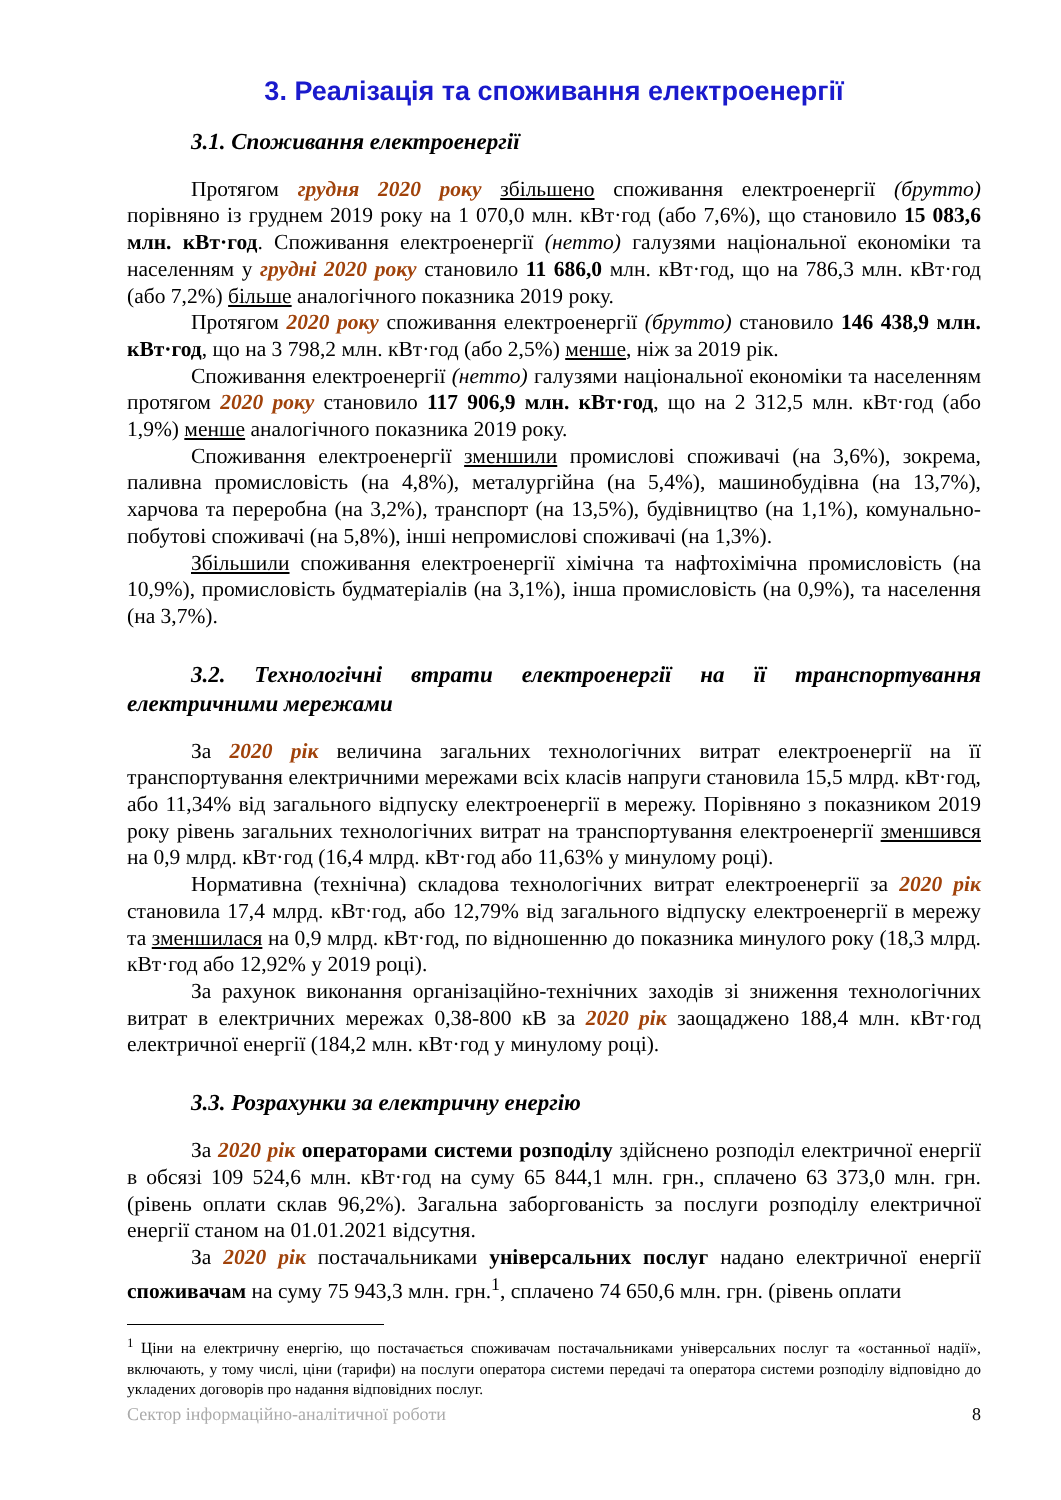3. Реалізація та споживання електроенергії
3.1. Споживання електроенергії
Протягом грудня 2020 року збільшено споживання електроенергії (брутто) порівняно із груднем 2019 року на 1 070,0 млн. кВт·год (або 7,6%), що становило 15 083,6 млн. кВт·год. Споживання електроенергії (нетто) галузями національної економіки та населенням у грудні 2020 року становило 11 686,0 млн. кВт·год, що на 786,3 млн. кВт·год (або 7,2%) більше аналогічного показника 2019 року.
Протягом 2020 року споживання електроенергії (брутто) становило 146 438,9 млн. кВт·год, що на 3 798,2 млн. кВт·год (або 2,5%) менше, ніж за 2019 рік.
Споживання електроенергії (нетто) галузями національної економіки та населенням протягом 2020 року становило 117 906,9 млн. кВт·год, що на 2 312,5 млн. кВт·год (або 1,9%) менше аналогічного показника 2019 року.
Споживання електроенергії зменшили промислові споживачі (на 3,6%), зокрема, паливна промисловість (на 4,8%), металургійна (на 5,4%), машинобудівна (на 13,7%), харчова та переробна (на 3,2%), транспорт (на 13,5%), будівництво (на 1,1%), комунально-побутові споживачі (на 5,8%), інші непромислові споживачі (на 1,3%).
Збільшили споживання електроенергії хімічна та нафтохімічна промисловість (на 10,9%), промисловість будматеріалів (на 3,1%), інша промисловість (на 0,9%), та населення (на 3,7%).
3.2. Технологічні втрати електроенергії на її транспортування електричними мережами
За 2020 рік величина загальних технологічних витрат електроенергії на її транспортування електричними мережами всіх класів напруги становила 15,5 млрд. кВт·год, або 11,34% від загального відпуску електроенергії в мережу. Порівняно з показником 2019 року рівень загальних технологічних витрат на транспортування електроенергії зменшився на 0,9 млрд. кВт·год (16,4 млрд. кВт·год або 11,63% у минулому році).
Нормативна (технічна) складова технологічних витрат електроенергії за 2020 рік становила 17,4 млрд. кВт·год, або 12,79% від загального відпуску електроенергії в мережу та зменшилася на 0,9 млрд. кВт·год, по відношенню до показника минулого року (18,3 млрд. кВт·год або 12,92% у 2019 році).
За рахунок виконання організаційно-технічних заходів зі зниження технологічних витрат в електричних мережах 0,38-800 кВ за 2020 рік заощаджено 188,4 млн. кВт·год електричної енергії (184,2 млн. кВт·год у минулому році).
3.3. Розрахунки за електричну енергію
За 2020 рік операторами системи розподілу здійснено розподіл електричної енергії в обсязі 109 524,6 млн. кВт·год на суму 65 844,1 млн. грн., сплачено 63 373,0 млн. грн. (рівень оплати склав 96,2%). Загальна заборгованість за послуги розподілу електричної енергії станом на 01.01.2021 відсутня.
За 2020 рік постачальниками універсальних послуг надано електричної енергії споживачам на суму 75 943,3 млн. грн.<sup>1</sup>, сплачено 74 650,6 млн. грн. (рівень оплати
<sup>1</sup> Ціни на електричну енергію, що постачається споживачам постачальниками універсальних послуг та «останньої надії», включають, у тому числі, ціни (тарифи) на послуги оператора системи передачі та оператора системи розподілу відповідно до укладених договорів про надання відповідних послуг.
Сектор інформаційно-аналітичної роботи 8